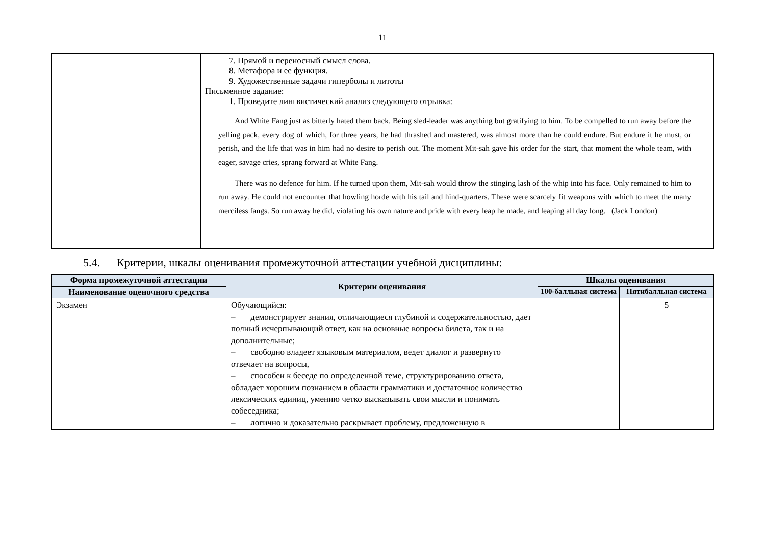11
| | 7. Прямой и переносный смысл слова. 8. Метафора и ее функция. 9. Художественные задачи гиперболы и литоты Письменное задание: 1. Проведите лингвистический анализ следующего отрывка: And White Fang just as bitterly hated them back. Being sled-leader was anything but gratifying to him. To be compelled to run away before the yelling pack, every dog of which, for three years, he had thrashed and mastered, was almost more than he could endure. But endure it he must, or perish, and the life that was in him had no desire to perish out. The moment Mit-sah gave his order for the start, that moment the whole team, with eager, savage cries, sprang forward at White Fang. There was no defence for him. If he turned upon them, Mit-sah would throw the stinging lash of the whip into his face. Only remained to him to run away. He could not encounter that howling horde with his tail and hind-quarters. These were scarcely fit weapons with which to meet the many merciless fangs. So run away he did, violating his own nature and pride with every leap he made, and leaping all day long. (Jack London) |
5.4. Критерии, шкалы оценивания промежуточной аттестации учебной дисциплины:
| Форма промежуточной аттестации | Критерии оценивания | Шкалы оценивания | |
| --- | --- | --- | --- |
| Наименование оценочного средства | | 100-балльная система | Пятибалльная система |
| Экзамен | Обучающийся: – демонстрирует знания, отличающиеся глубиной и содержательностью, дает полный исчерпывающий ответ, как на основные вопросы билета, так и на дополнительные; – свободно владеет языковым материалом, ведет диалог и развернуто отвечает на вопросы, – способен к беседе по определенной теме, структурированию ответа, обладает хорошим познанием в области грамматики и достаточное количество лексических единиц, умению четко высказывать свои мысли и понимать собеседника; – логично и доказательно раскрывает проблему, предложенную в | | 5 |